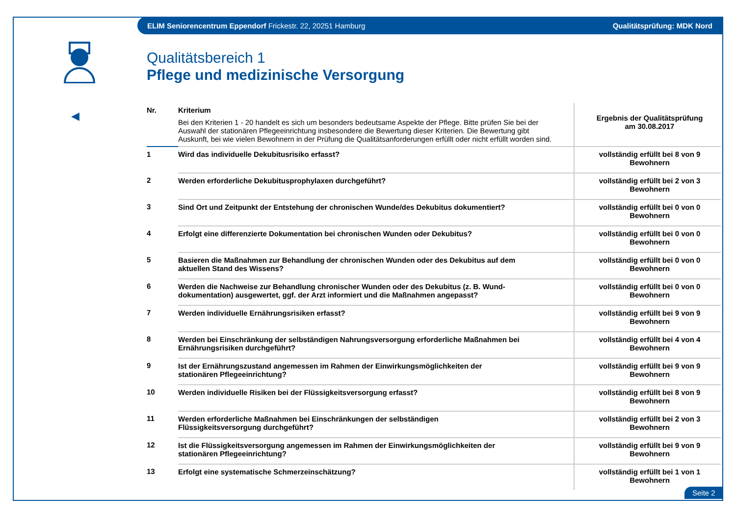ELIM Seniorencentrum Eppendorf Frickestr. 22, 20251 Hamburg Qualitätsprüfung: MDK Nord
◀
Qualitätsbereich 1
Pflege und medizinische Versorgung
| Nr. | Kriterium Bei den Kriterien 1 - 20 handelt es sich um besonders bedeutsame Aspekte der Pflege. Bitte prüfen Sie bei der Auswahl der stationären Pflegeeinrichtung insbesondere die Bewertung dieser Kriterien. Die Bewertung gibt Auskunft, bei wie vielen Bewohnern in der Prüfung die Qualitätsanforderungen erfüllt oder nicht erfüllt worden sind. | Ergebnis der Qualitätsprüfung am 30.08.2017 |
| --- | --- | --- |
| 1 | Wird das individuelle Dekubitusrisiko erfasst? | vollständig erfüllt bei 8 von 9 Bewohnern |
| 2 | Werden erforderliche Dekubitusprophylaxen durchgeführt? | vollständig erfüllt bei 2 von 3 Bewohnern |
| 3 | Sind Ort und Zeitpunkt der Entstehung der chronischen Wunde/des Dekubitus dokumentiert? | vollständig erfüllt bei 0 von 0 Bewohnern |
| 4 | Erfolgt eine differenzierte Dokumentation bei chronischen Wunden oder Dekubitus? | vollständig erfüllt bei 0 von 0 Bewohnern |
| 5 | Basieren die Maßnahmen zur Behandlung der chronischen Wunden oder des Dekubitus auf dem aktuellen Stand des Wissens? | vollständig erfüllt bei 0 von 0 Bewohnern |
| 6 | Werden die Nachweise zur Behandlung chronischer Wunden oder des Dekubitus (z. B. Wund- dokumentation) ausgewertet, ggf. der Arzt informiert und die Maßnahmen angepasst? | vollständig erfüllt bei 0 von 0 Bewohnern |
| 7 | Werden individuelle Ernährungsrisiken erfasst? | vollständig erfüllt bei 9 von 9 Bewohnern |
| 8 | Werden bei Einschränkung der selbständigen Nahrungsversorgung erforderliche Maßnahmen bei Ernährungsrisiken durchgeführt? | vollständig erfüllt bei 4 von 4 Bewohnern |
| 9 | Ist der Ernährungszustand angemessen im Rahmen der Einwirkungsmöglichkeiten der stationären Pflegeeinrichtung? | vollständig erfüllt bei 9 von 9 Bewohnern |
| 10 | Werden individuelle Risiken bei der Flüssigkeitsversorgung erfasst? | vollständig erfüllt bei 8 von 9 Bewohnern |
| 11 | Werden erforderliche Maßnahmen bei Einschränkungen der selbständigen Flüssigkeitsversorgung durchgeführt? | vollständig erfüllt bei 2 von 3 Bewohnern |
| 12 | Ist die Flüssigkeitsversorgung angemessen im Rahmen der Einwirkungsmöglichkeiten der stationären Pflegeeinrichtung? | vollständig erfüllt bei 9 von 9 Bewohnern |
| 13 | Erfolgt eine systematische Schmerzeinschätzung? | vollständig erfüllt bei 1 von 1 Bewohnern |
Seite 2